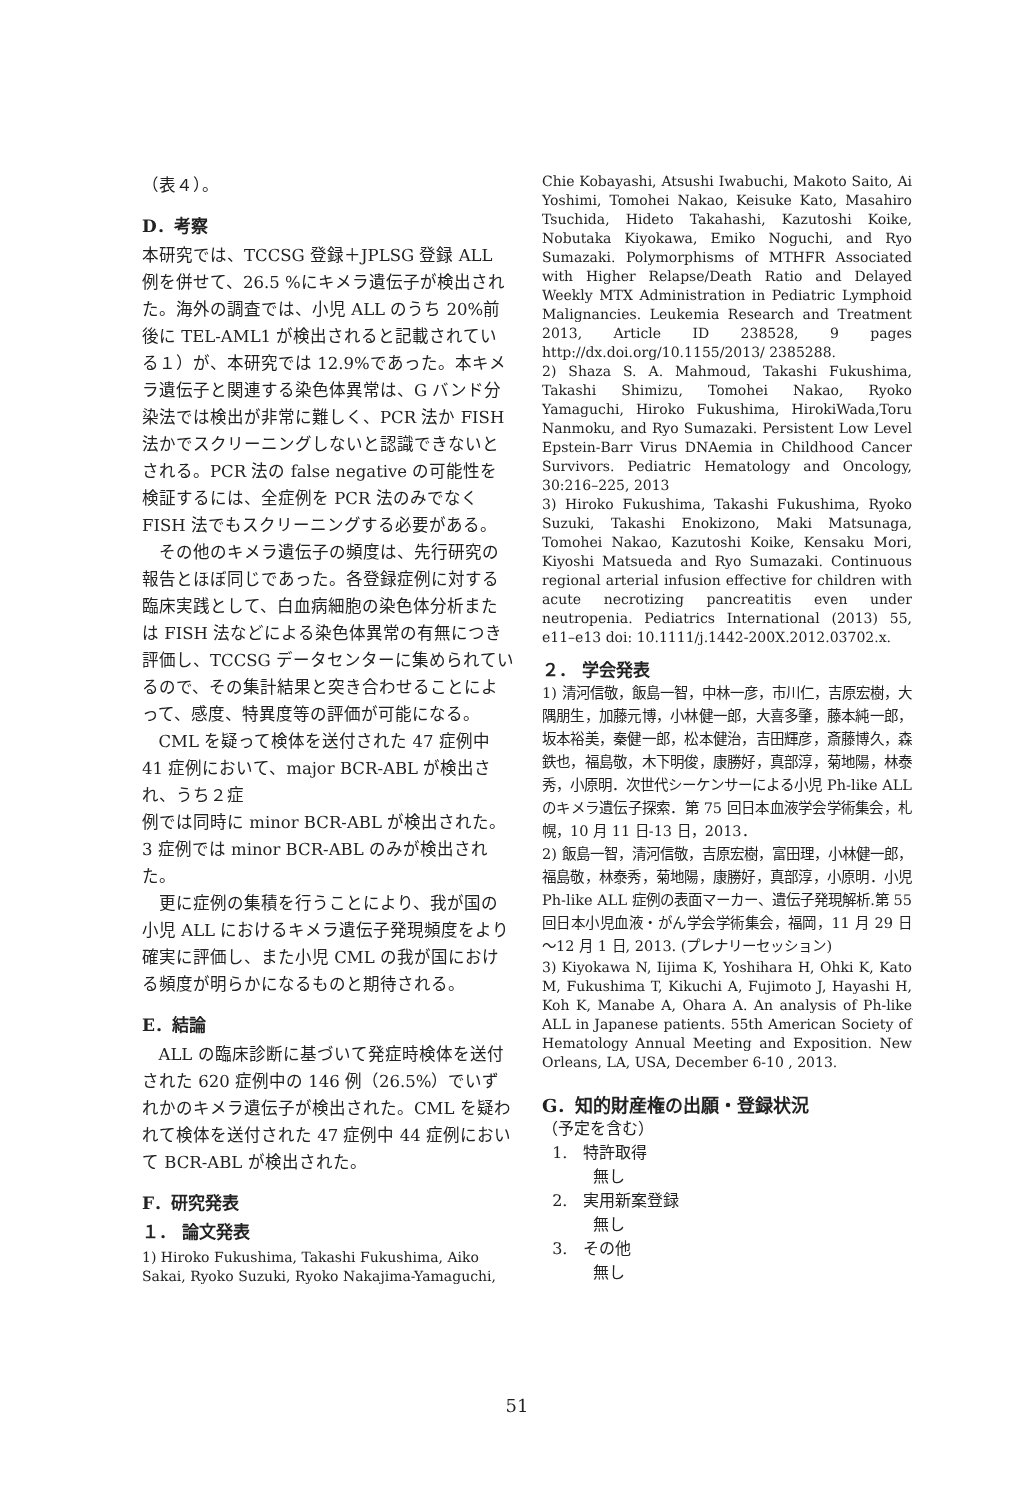（表４）。
D．考察
本研究では、TCCSG 登録＋JPLSG 登録 ALL 例を併せて、26.5 %にキメラ遺伝子が検出された。海外の調査では、小児 ALL のうち 20%前後に TEL-AML1 が検出されると記載されている１）が、本研究では 12.9%であった。本キメラ遺伝子と関連する染色体異常は、G バンド分染法では検出が非常に難しく、PCR 法か FISH 法かでスクリーニングしないと認識できないとされる。PCR 法の false negative の可能性を検証するには、全症例を PCR 法のみでなく FISH 法でもスクリーニングする必要がある。
その他のキメラ遺伝子の頻度は、先行研究の報告とほぼ同じであった。各登録症例に対する臨床実践として、白血病細胞の染色体分析または FISH 法などによる染色体異常の有無につき評価し、TCCSG データセンターに集められているので、その集計結果と突き合わせることによって、感度、特異度等の評価が可能になる。
CML を疑って検体を送付された 47 症例中 41 症例において、major BCR-ABL が検出され、うち２症
例では同時に minor BCR-ABL が検出された。3 症例では minor BCR-ABL のみが検出された。
更に症例の集積を行うことにより、我が国の小児 ALL におけるキメラ遺伝子発現頻度をより確実に評価し、また小児 CML の我が国における頻度が明らかになるものと期待される。
E．結論
ALL の臨床診断に基づいて発症時検体を送付された 620 症例中の 146 例（26.5%）でいずれかのキメラ遺伝子が検出された。CML を疑われて検体を送付された 47 症例中 44 症例において BCR-ABL が検出された。
F．研究発表
１． 論文発表
1) Hiroko Fukushima, Takashi Fukushima, Aiko Sakai, Ryoko Suzuki, Ryoko Nakajima-Yamaguchi,
Chie Kobayashi, Atsushi Iwabuchi, Makoto Saito, Ai Yoshimi, Tomohei Nakao, Keisuke Kato, Masahiro Tsuchida, Hideto Takahashi, Kazutoshi Koike, Nobutaka Kiyokawa, Emiko Noguchi, and Ryo Sumazaki. Polymorphisms of MTHFR Associated with Higher Relapse/Death Ratio and Delayed Weekly MTX Administration in Pediatric Lymphoid Malignancies. Leukemia Research and Treatment 2013, Article ID 238528, 9 pages http://dx.doi.org/10.1155/2013/ 2385288.
2) Shaza S. A. Mahmoud, Takashi Fukushima, Takashi Shimizu, Tomohei Nakao, Ryoko Yamaguchi, Hiroko Fukushima, HirokiWada,Toru Nanmoku, and Ryo Sumazaki. Persistent Low Level Epstein-Barr Virus DNAemia in Childhood Cancer Survivors. Pediatric Hematology and Oncology, 30:216–225, 2013
3) Hiroko Fukushima, Takashi Fukushima, Ryoko Suzuki, Takashi Enokizono, Maki Matsunaga, Tomohei Nakao, Kazutoshi Koike, Kensaku Mori, Kiyoshi Matsueda and Ryo Sumazaki. Continuous regional arterial infusion effective for children with acute necrotizing pancreatitis even under neutropenia. Pediatrics International (2013) 55, e11–e13 doi: 10.1111/j.1442-200X.2012.03702.x.
２． 学会発表
1) 清河信敬，飯島一智，中林一彦，市川仁，吉原宏樹，大隅朋生，加藤元博，小林健一郎，大喜多肇，藤本純一郎，坂本裕美，秦健一郎，松本健治，吉田輝彦，斎藤博久，森鉄也，福島敬，木下明俊，康勝好，真部淳，菊地陽，林泰秀，小原明．次世代シーケンサーによる小児 Ph-like ALL のキメラ遺伝子探索．第 75 回日本血液学会学術集会，札幌，10 月 11 日-13 日，2013．
2) 飯島一智，清河信敬，吉原宏樹，富田理，小林健一郎，福島敬，林泰秀，菊地陽，康勝好，真部淳，小原明．小児 Ph-like ALL 症例の表面マーカー、遺伝子発現解析.第 55 回日本小児血液・がん学会学術集会，福岡，11 月 29 日～12 月 1 日, 2013. (プレナリーセッション)
3) Kiyokawa N, Iijima K, Yoshihara H, Ohki K, Kato M, Fukushima T, Kikuchi A, Fujimoto J, Hayashi H, Koh K, Manabe A, Ohara A. An analysis of Ph-like ALL in Japanese patients. 55th American Society of Hematology Annual Meeting and Exposition. New Orleans, LA, USA, December 6-10 , 2013.
G．知的財産権の出願・登録状況
（予定を含む）
1. 特許取得
無し
2. 実用新案登録
無し
3. その他
無し
51